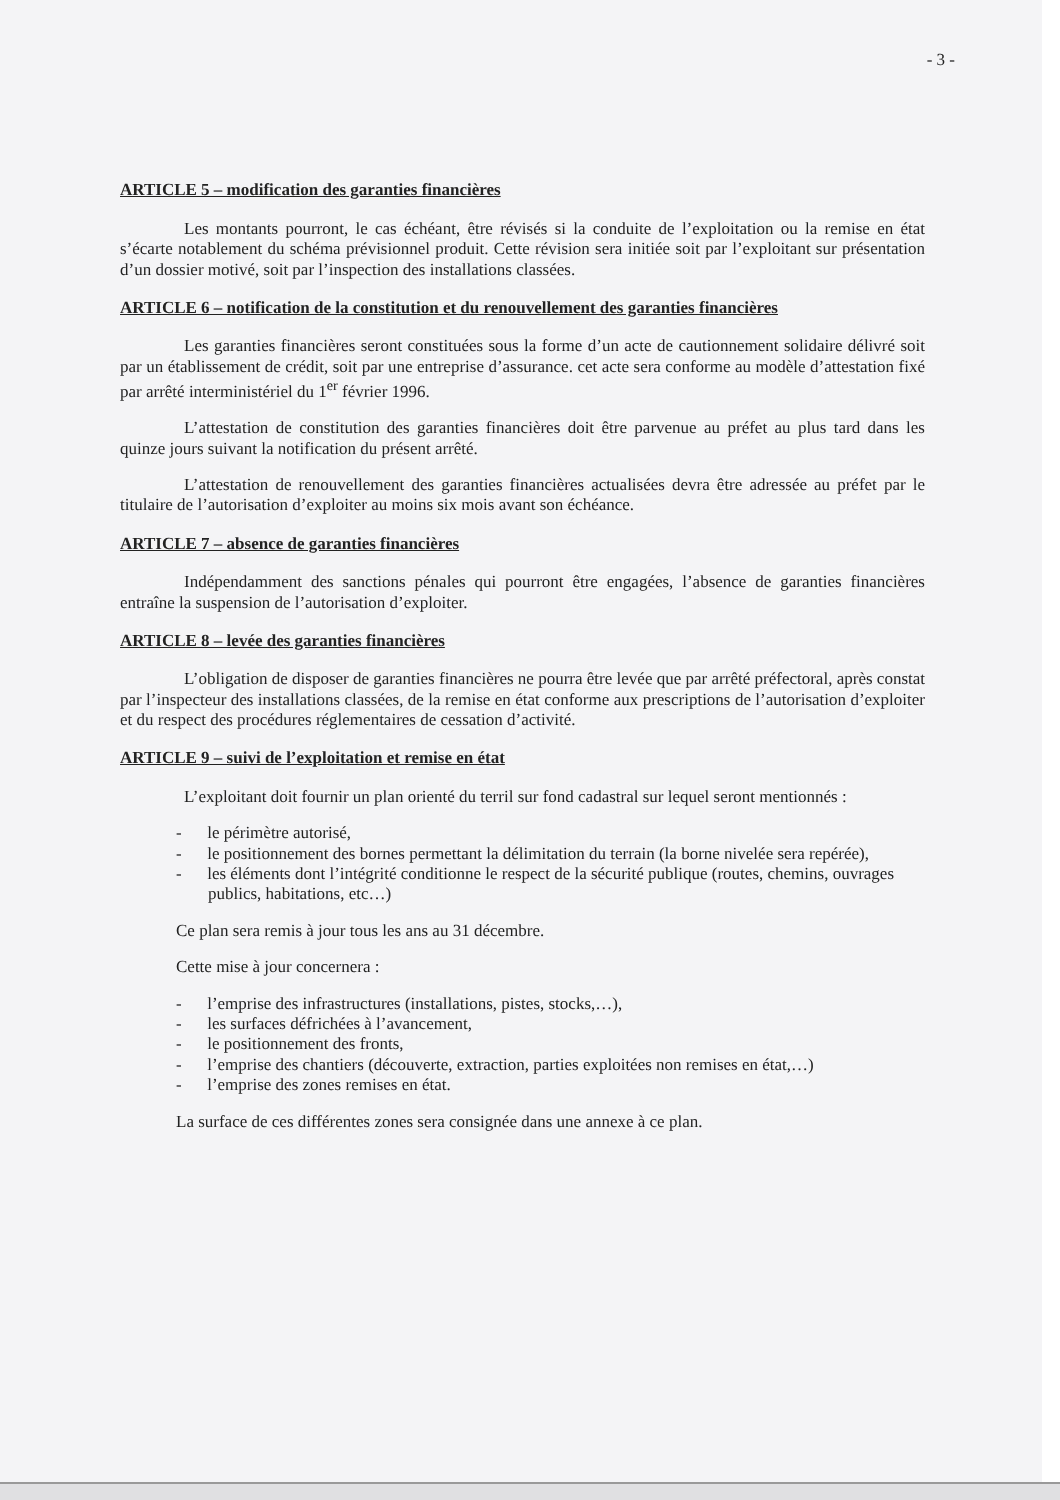- 3 -
ARTICLE 5 – modification des garanties financières
Les montants pourront, le cas échéant, être révisés si la conduite de l’exploitation ou la remise en état s’écarte notablement du schéma prévisionnel produit. Cette révision sera initiée soit par l’exploitant sur présentation d’un dossier motivé, soit par l’inspection des installations classées.
ARTICLE 6 – notification de la constitution et du renouvellement des garanties financières
Les garanties financières seront constituées sous la forme d’un acte de cautionnement solidaire délivré soit par un établissement de crédit, soit par une entreprise d’assurance. cet acte sera conforme au modèle d’attestation fixé par arrêté interministériel du 1<sup>er</sup> février 1996.
L’attestation de constitution des garanties financières doit être parvenue au préfet au plus tard dans les quinze jours suivant la notification du présent arrêté.
L’attestation de renouvellement des garanties financières actualisées devra être adressée au préfet par le titulaire de l’autorisation d’exploiter au moins six mois avant son échéance.
ARTICLE 7 – absence de garanties financières
Indépendamment des sanctions pénales qui pourront être engagées, l’absence de garanties financières entraîne la suspension de l’autorisation d’exploiter.
ARTICLE 8 – levée des garanties financières
L’obligation de disposer de garanties financières ne pourra être levée que par arrêté préfectoral, après constat par l’inspecteur des installations classées, de la remise en état conforme aux prescriptions de l’autorisation d’exploiter et du respect des procédures réglementaires de cessation d’activité.
ARTICLE 9 – suivi de l’exploitation et remise en état
L’exploitant doit fournir un plan orienté du terril sur fond cadastral sur lequel seront mentionnés :
- le périmètre autorisé,
- le positionnement des bornes permettant la délimitation du terrain (la borne nivelée sera repérée),
- les éléments dont l’intégrité conditionne le respect de la sécurité publique (routes, chemins, ouvrages publics, habitations, etc…)
Ce plan sera remis à jour tous les ans au 31 décembre.
Cette mise à jour concernera :
- l’emprise des infrastructures (installations, pistes, stocks,…),
- les surfaces défrichées à l’avancement,
- le positionnement des fronts,
- l’emprise des chantiers (découverte, extraction, parties exploitées non remises en état,…)
- l’emprise des zones remises en état.
La surface de ces différentes zones sera consignée dans une annexe à ce plan.